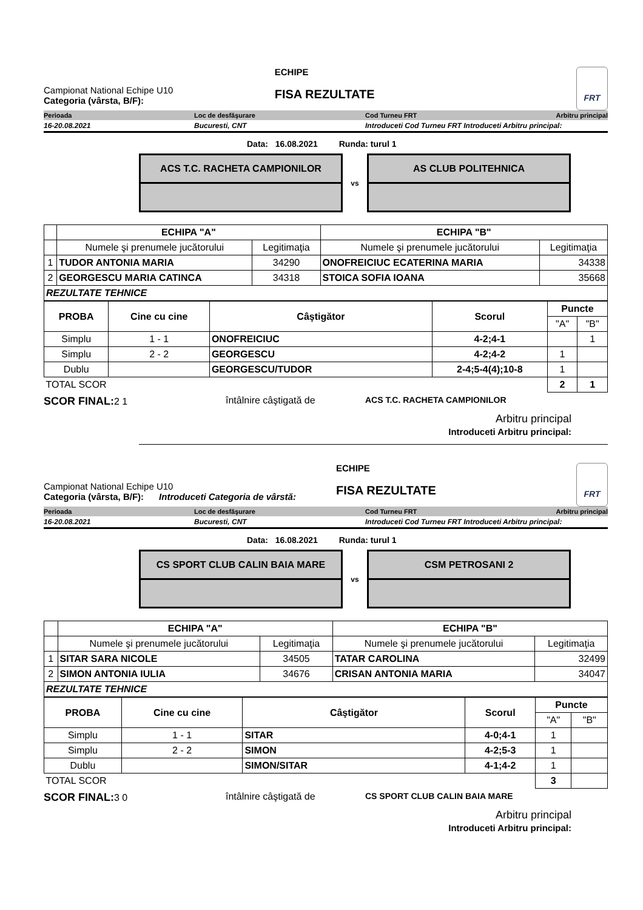Campionat National Echipe U10
Categoria (vârsta, B/F):
ECHIPE
FISA REZULTATE
FRT
Perioada Loc de desfăşurare Cod Turneu FRT Arbitru principal
16-20.08.2021 Bucuresti, CNT Introduceti Cod Turneu FRT Introduceti Arbitru principal:
Data: 16.08.2021 Runda: turul 1
ACS T.C. RACHETA CAMPIONILOR
vs
AS CLUB POLITEHNICA
| | ECHIPA "A" | | ECHIPA "B" | |
| | Numele şi prenumele jucătorului | Legitimaţia | Numele şi prenumele jucătorului | Legitimaţia |
| 1 | TUDOR ANTONIA MARIA | 34290 | ONOFREICIUC ECATERINA MARIA | 34338 |
| 2 | GEORGESCU MARIA CATINCA | 34318 | STOICA SOFIA IOANA | 35668 |
| REZULTATE TEHNICE | | | | |
| PROBA | Cine cu cine | Câştigător | Scorul | Puncte | |
| --- | --- | --- | --- | --- | --- |
| | | | | "A" | "B" |
| Simplu | 1 - 1 | ONOFREICIUC | 4-2;4-1 | | 1 |
| Simplu | 2 - 2 | GEORGESCU | 4-2;4-2 | 1 | |
| Dublu | | GEORGESCU/TUDOR | 2-4;5-4(4);10-8 | 1 | |
| TOTAL SCOR | | | | 2 | 1 |
SCOR FINAL: 2 1 întâlnire câştigată de ACS T.C. RACHETA CAMPIONILOR
Arbitru principal
Introduceti Arbitru principal:
Campionat National Echipe U10
Categoria (vârsta, B/F): Introduceti Categoria de vârstă:
ECHIPE
FISA REZULTATE
FRT
Perioada Loc de desfăşurare Cod Turneu FRT Arbitru principal
16-20.08.2021 Bucuresti, CNT Introduceti Cod Turneu FRT Introduceti Arbitru principal:
Data: 16.08.2021 Runda: turul 1
CS SPORT CLUB CALIN BAIA MARE
vs
CSM PETROSANI 2
| | ECHIPA "A" | | ECHIPA "B" | |
| | Numele şi prenumele jucătorului | Legitimaţia | Numele şi prenumele jucătorului | Legitimaţia |
| 1 | SITAR SARA NICOLE | 34505 | TATAR CAROLINA | 32499 |
| 2 | SIMON ANTONIA IULIA | 34676 | CRISAN ANTONIA MARIA | 34047 |
| REZULTATE TEHNICE | | | | |
| PROBA | Cine cu cine | Câştigător | Scorul | Puncte | |
| --- | --- | --- | --- | --- | --- |
| | | | | "A" | "B" |
| Simplu | 1 - 1 | SITAR | 4-0;4-1 | 1 | |
| Simplu | 2 - 2 | SIMON | 4-2;5-3 | 1 | |
| Dublu | | SIMON/SITAR | 4-1;4-2 | 1 | |
| TOTAL SCOR | | | | 3 | |
SCOR FINAL: 3 0 întâlnire câştigată de CS SPORT CLUB CALIN BAIA MARE
Arbitru principal
Introduceti Arbitru principal: